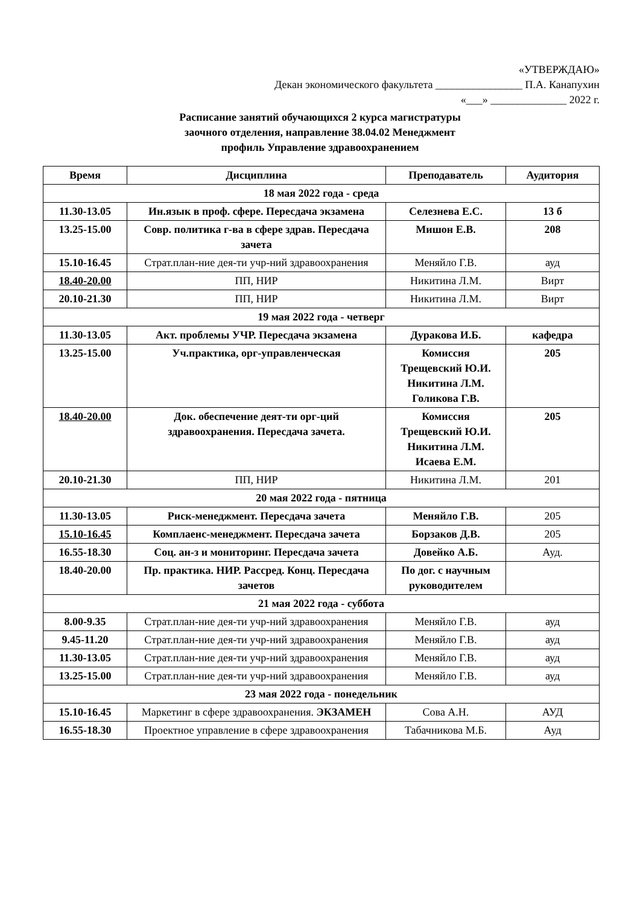«УТВЕРЖДАЮ»
Декан экономического факультета ________________ П.А. Канапухин
«___» ______________ 2022 г.
Расписание занятий обучающихся 2 курса магистратуры
заочного отделения, направление 38.04.02 Менеджмент
профиль Управление здравоохранением
| Время | Дисциплина | Преподаватель | Аудитория |
| --- | --- | --- | --- |
| 18 мая 2022 года - среда | | | |
| 11.30-13.05 | Ин.язык в проф. сфере. Пересдача экзамена | Селезнева Е.С. | 13 б |
| 13.25-15.00 | Совр. политика г-ва в сфере здрав. Пересдача зачета | Мишон Е.В. | 208 |
| 15.10-16.45 | Страт.план-ние дея-ти учр-ний здравоохранения | Меняйло Г.В. | ауд |
| 18.40-20.00 | ПП, НИР | Никитина Л.М. | Вирт |
| 20.10-21.30 | ПП, НИР | Никитина Л.М. | Вирт |
| 19 мая 2022 года - четверг | | | |
| 11.30-13.05 | Акт. проблемы УЧР. Пересдача экзамена | Дуракова И.Б. | кафедра |
| 13.25-15.00 | Уч.практика, орг-управленческая | Комиссия Трещевский Ю.И. Никитина Л.М. Голикова Г.В. | 205 |
| 18.40-20.00 | Док. обеспечение деят-ти орг-ций здравоохранения. Пересдача зачета. | Комиссия Трещевский Ю.И. Никитина Л.М. Исаева Е.М. | 205 |
| 20.10-21.30 | ПП, НИР | Никитина Л.М. | 201 |
| 20 мая 2022 года - пятница | | | |
| 11.30-13.05 | Риск-менеджмент. Пересдача зачета | Меняйло Г.В. | 205 |
| 15.10-16.45 | Комплаенс-менеджмент. Пересдача зачета | Борзаков Д.В. | 205 |
| 16.55-18.30 | Соц. ан-з и мониторинг. Пересдача зачета | Довейко А.Б. | Ауд. |
| 18.40-20.00 | Пр. практика. НИР. Рассред. Конц. Пересдача зачетов | По дог. с научным руководителем | |
| 21 мая 2022 года - суббота | | | |
| 8.00-9.35 | Страт.план-ние дея-ти учр-ний здравоохранения | Меняйло Г.В. | ауд |
| 9.45-11.20 | Страт.план-ние дея-ти учр-ний здравоохранения | Меняйло Г.В. | ауд |
| 11.30-13.05 | Страт.план-ние дея-ти учр-ний здравоохранения | Меняйло Г.В. | ауд |
| 13.25-15.00 | Страт.план-ние дея-ти учр-ний здравоохранения | Меняйло Г.В. | ауд |
| 23 мая 2022 года - понедельник | | | |
| 15.10-16.45 | Маркетинг в сфере здравоохранения. ЭКЗАМЕН | Сова А.Н. | АУД |
| 16.55-18.30 | Проектное управление в сфере здравоохранения | Табачникова М.Б. | Ауд |